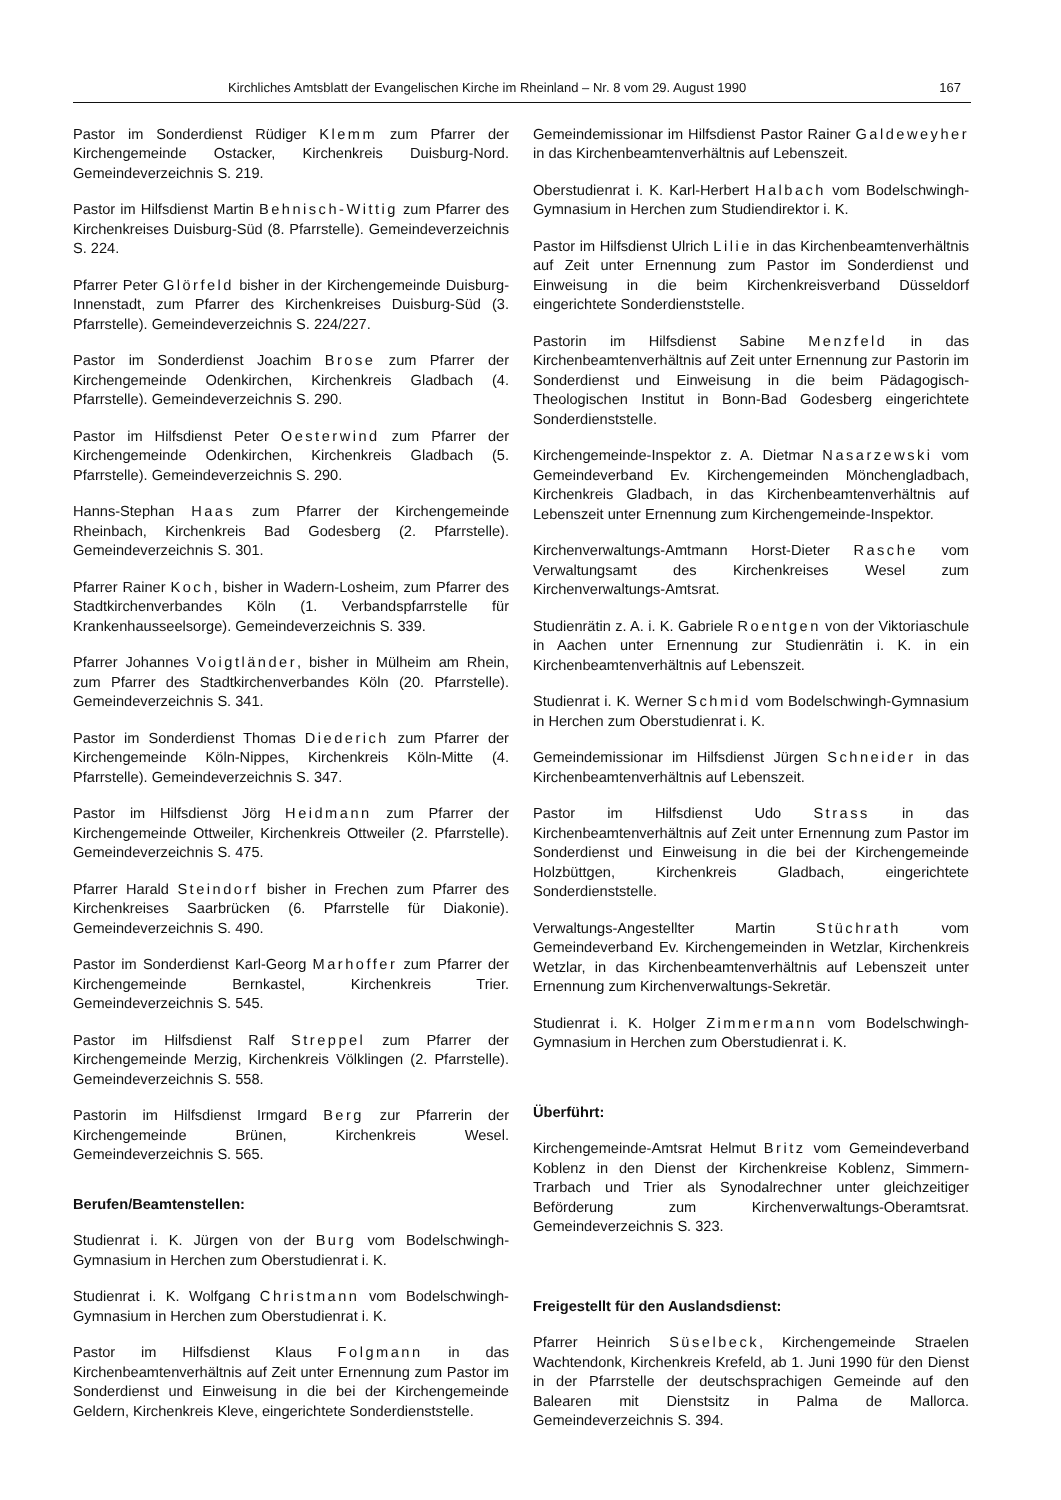Kirchliches Amtsblatt der Evangelischen Kirche im Rheinland – Nr. 8 vom 29. August 1990 167
Pastor im Sonderdienst Rüdiger Klemm zum Pfarrer der Kirchengemeinde Ostacker, Kirchenkreis Duisburg-Nord. Gemeindeverzeichnis S. 219.
Pastor im Hilfsdienst Martin Behnisch-Wittig zum Pfarrer des Kirchenkreises Duisburg-Süd (8. Pfarrstelle). Gemeindeverzeichnis S. 224.
Pfarrer Peter Glörfeld bisher in der Kirchengemeinde Duisburg-Innenstadt, zum Pfarrer des Kirchenkreises Duisburg-Süd (3. Pfarrstelle). Gemeindeverzeichnis S. 224/227.
Pastor im Sonderdienst Joachim Brose zum Pfarrer der Kirchengemeinde Odenkirchen, Kirchenkreis Gladbach (4. Pfarrstelle). Gemeindeverzeichnis S. 290.
Pastor im Hilfsdienst Peter Oesterwind zum Pfarrer der Kirchengemeinde Odenkirchen, Kirchenkreis Gladbach (5. Pfarrstelle). Gemeindeverzeichnis S. 290.
Hanns-Stephan Haas zum Pfarrer der Kirchengemeinde Rheinbach, Kirchenkreis Bad Godesberg (2. Pfarrstelle). Gemeindeverzeichnis S. 301.
Pfarrer Rainer Koch, bisher in Wadern-Losheim, zum Pfarrer des Stadtkirchenverbandes Köln (1. Verbandspfarrstelle für Krankenhausseelsorge). Gemeindeverzeichnis S. 339.
Pfarrer Johannes Voigtländer, bisher in Mülheim am Rhein, zum Pfarrer des Stadtkirchenverbandes Köln (20. Pfarrstelle). Gemeindeverzeichnis S. 341.
Pastor im Sonderdienst Thomas Diederich zum Pfarrer der Kirchengemeinde Köln-Nippes, Kirchenkreis Köln-Mitte (4. Pfarrstelle). Gemeindeverzeichnis S. 347.
Pastor im Hilfsdienst Jörg Heidmann zum Pfarrer der Kirchengemeinde Ottweiler, Kirchenkreis Ottweiler (2. Pfarrstelle). Gemeindeverzeichnis S. 475.
Pfarrer Harald Steindorf bisher in Frechen zum Pfarrer des Kirchenkreises Saarbrücken (6. Pfarrstelle für Diakonie). Gemeindeverzeichnis S. 490.
Pastor im Sonderdienst Karl-Georg Marhoffer zum Pfarrer der Kirchengemeinde Bernkastel, Kirchenkreis Trier. Gemeindeverzeichnis S. 545.
Pastor im Hilfsdienst Ralf Streppel zum Pfarrer der Kirchengemeinde Merzig, Kirchenkreis Völklingen (2. Pfarrstelle). Gemeindeverzeichnis S. 558.
Pastorin im Hilfsdienst Irmgard Berg zur Pfarrerin der Kirchengemeinde Brünen, Kirchenkreis Wesel. Gemeindeverzeichnis S. 565.
Berufen/Beamtenstellen:
Studienrat i. K. Jürgen von der Burg vom Bodelschwingh-Gymnasium in Herchen zum Oberstudienrat i. K.
Studienrat i. K. Wolfgang Christmann vom Bodelschwingh-Gymnasium in Herchen zum Oberstudienrat i. K.
Pastor im Hilfsdienst Klaus Folgmann in das Kirchenbeamtenverhältnis auf Zeit unter Ernennung zum Pastor im Sonderdienst und Einweisung in die bei der Kirchengemeinde Geldern, Kirchenkreis Kleve, eingerichtete Sonderdienststelle.
Gemeindemissionar im Hilfsdienst Pastor Rainer Galdeweyher in das Kirchenbeamtenverhältnis auf Lebenszeit.
Oberstudienrat i. K. Karl-Herbert Halbach vom Bodelschwingh-Gymnasium in Herchen zum Studiendirektor i. K.
Pastor im Hilfsdienst Ulrich Lilie in das Kirchenbeamtenverhältnis auf Zeit unter Ernennung zum Pastor im Sonderdienst und Einweisung in die beim Kirchenkreisverband Düsseldorf eingerichtete Sonderdienststelle.
Pastorin im Hilfsdienst Sabine Menzfeld in das Kirchenbeamtenverhältnis auf Zeit unter Ernennung zur Pastorin im Sonderdienst und Einweisung in die beim Pädagogisch-Theologischen Institut in Bonn-Bad Godesberg eingerichtete Sonderdienststelle.
Kirchengemeinde-Inspektor z. A. Dietmar Nasarzewski vom Gemeindeverband Ev. Kirchengemeinden Mönchengladbach, Kirchenkreis Gladbach, in das Kirchenbeamtenverhältnis auf Lebenszeit unter Ernennung zum Kirchengemeinde-Inspektor.
Kirchenverwaltungs-Amtmann Horst-Dieter Rasche vom Verwaltungsamt des Kirchenkreises Wesel zum Kirchenverwaltungs-Amtsrat.
Studienrätin z. A. i. K. Gabriele Roentgen von der Viktoriaschule in Aachen unter Ernennung zur Studienrätin i. K. in ein Kirchenbeamtenverhältnis auf Lebenszeit.
Studienrat i. K. Werner Schmid vom Bodelschwingh-Gymnasium in Herchen zum Oberstudienrat i. K.
Gemeindemissionar im Hilfsdienst Jürgen Schneider in das Kirchenbeamtenverhältnis auf Lebenszeit.
Pastor im Hilfsdienst Udo Strass in das Kirchenbeamtenverhältnis auf Zeit unter Ernennung zum Pastor im Sonderdienst und Einweisung in die bei der Kirchengemeinde Holzbüttgen, Kirchenkreis Gladbach, eingerichtete Sonderdienststelle.
Verwaltungs-Angestellter Martin Stüchrath vom Gemeindeverband Ev. Kirchengemeinden in Wetzlar, Kirchenkreis Wetzlar, in das Kirchenbeamtenverhältnis auf Lebenszeit unter Ernennung zum Kirchenverwaltungs-Sekretär.
Studienrat i. K. Holger Zimmermann vom Bodelschwingh-Gymnasium in Herchen zum Oberstudienrat i. K.
Überführt:
Kirchengemeinde-Amtsrat Helmut Britz vom Gemeindeverband Koblenz in den Dienst der Kirchenkreise Koblenz, Simmern-Trarbach und Trier als Synodalrechner unter gleichzeitiger Beförderung zum Kirchenverwaltungs-Oberamtsrat. Gemeindeverzeichnis S. 323.
Freigestellt für den Auslandsdienst:
Pfarrer Heinrich Süselbeck, Kirchengemeinde Straelen Wachtendonk, Kirchenkreis Krefeld, ab 1. Juni 1990 für den Dienst in der Pfarrstelle der deutschsprachigen Gemeinde auf den Balearen mit Dienstsitz in Palma de Mallorca. Gemeindeverzeichnis S. 394.